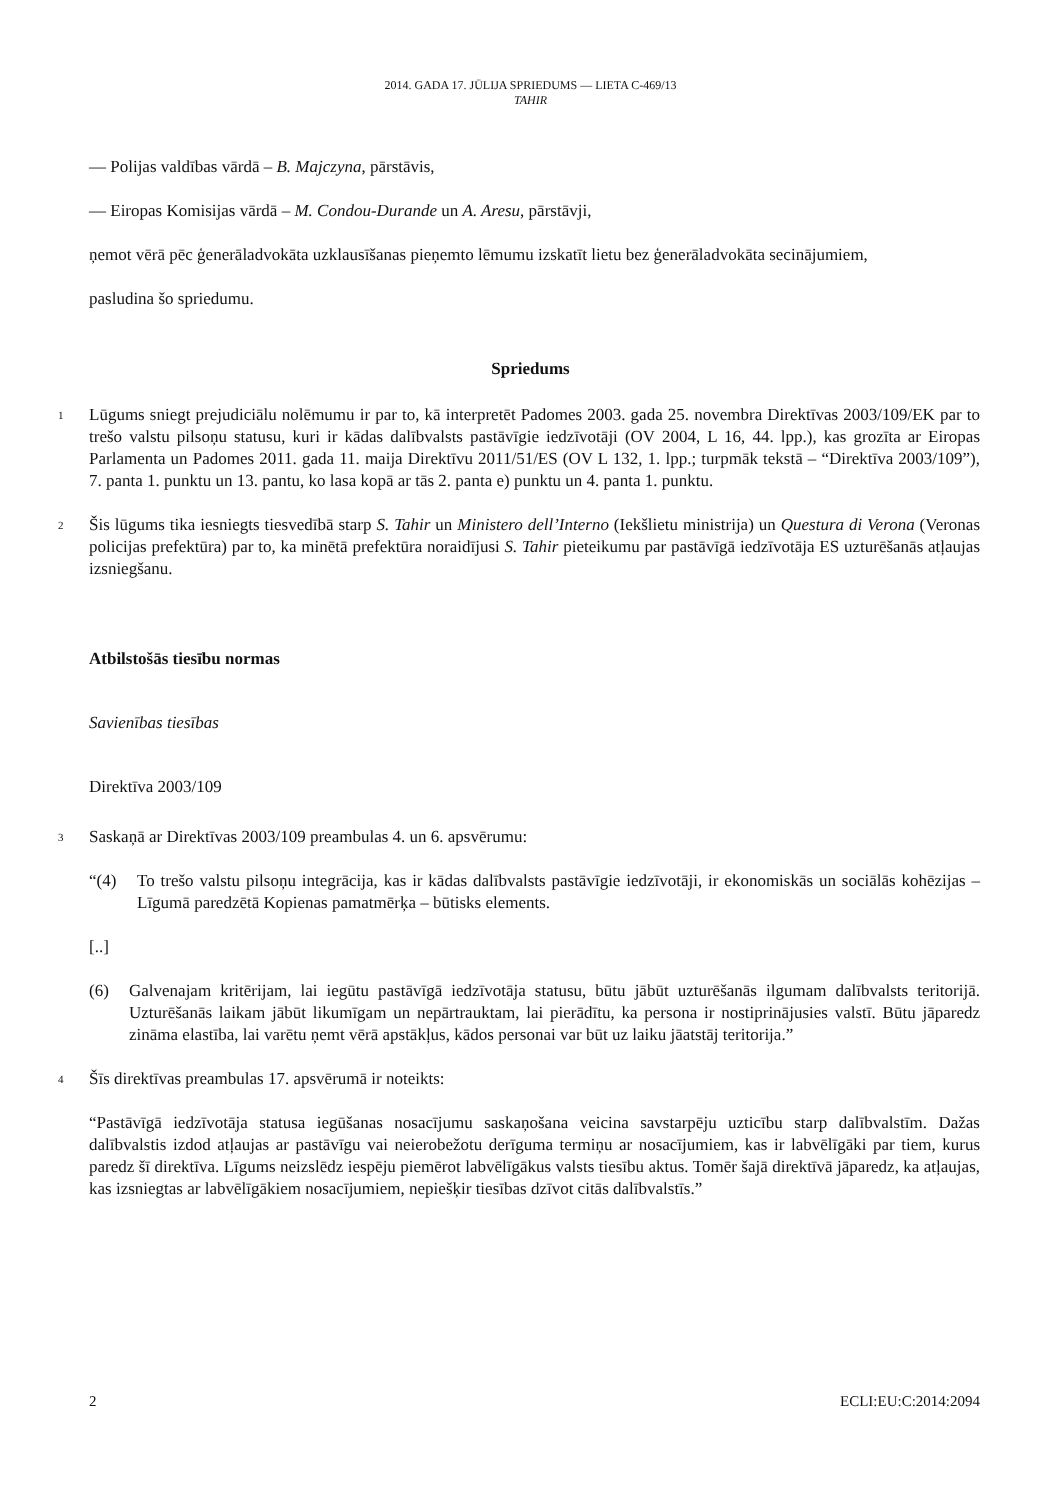2014. GADA 17. JŪLIJA SPRIEDUMS — LIETA C-469/13
TAHIR
— Polijas valdības vārdā – B. Majczyna, pārstāvis,
— Eiropas Komisijas vārdā – M. Condou-Durande un A. Aresu, pārstāvji,
ņemot vērā pēc ģenerāladvokāta uzklausīšanas pieņemto lēmumu izskatīt lietu bez ģenerāladvokāta secinājumiem,
pasludina šo spriedumu.
Spriedums
1
Lūgums sniegt prejudiciālu nolēmumu ir par to, kā interpretēt Padomes 2003. gada 25. novembra Direktīvas 2003/109/EK par to trešo valstu pilsoņu statusu, kuri ir kādas dalībvalsts pastāvīgie iedzīvotāji (OV 2004, L 16, 44. lpp.), kas grozīta ar Eiropas Parlamenta un Padomes 2011. gada 11. maija Direktīvu 2011/51/ES (OV L 132, 1. lpp.; turpmāk tekstā – “Direktīva 2003/109”), 7. panta 1. punktu un 13. pantu, ko lasa kopā ar tās 2. panta e) punktu un 4. panta 1. punktu.
2
Šis lūgums tika iesniegts tiesvedībā starp S. Tahir un Ministero dell’Interno (Iekšlietu ministrija) un Questura di Verona (Veronas policijas prefektūra) par to, ka minētā prefektūra noraidījusi S. Tahir pieteikumu par pastāvīgā iedzīvotāja ES uzturēšanās atļaujas izsniegšanu.
Atbilstošās tiesību normas
Savienības tiesības
Direktīva 2003/109
3
Saskaņā ar Direktīvas 2003/109 preambulas 4. un 6. apsvērumu:
“(4) To trešo valstu pilsoņu integrācija, kas ir kādas dalībvalsts pastāvīgie iedzīvotāji, ir ekonomiskās un sociālās kohēzijas – Līgumā paredzētā Kopienas pamatmērķa – būtisks elements.
[..]
(6) Galvenajam kritērijam, lai iegūtu pastāvīgā iedzīvotāja statusu, būtu jābūt uzturēšanās ilgumam dalībvalsts teritorijā. Uzturēšanās laikam jābūt likumīgam un nepārtrauktam, lai pierādītu, ka persona ir nostiprinājusies valstī. Būtu jāparedz zināma elastība, lai varētu ņemt vērā apstākļus, kādos personai var būt uz laiku jāatstāj teritorija.”
4
Šīs direktīvas preambulas 17. apsvērumā ir noteikts:
“Pastāvīgā iedzīvotāja statusa iegūšanas nosacījumu saskaņošana veicina savstarpēju uzticību starp dalībvalstīm. Dažas dalībvalstis izdod atļaujas ar pastāvīgu vai neierobežotu derīguma termiņu ar nosacījumiem, kas ir labvēlīgāki par tiem, kurus paredz šī direktīva. Līgums neizslēdz iespēju piemērot labvēlīgākus valsts tiesību aktus. Tomēr šajā direktīvā jāparedz, ka atļaujas, kas izsniegtas ar labvēlīgākiem nosacījumiem, nepiešķir tiesības dzīvot citās dalībvalstīs.”
2 ECLI:EU:C:2014:2094